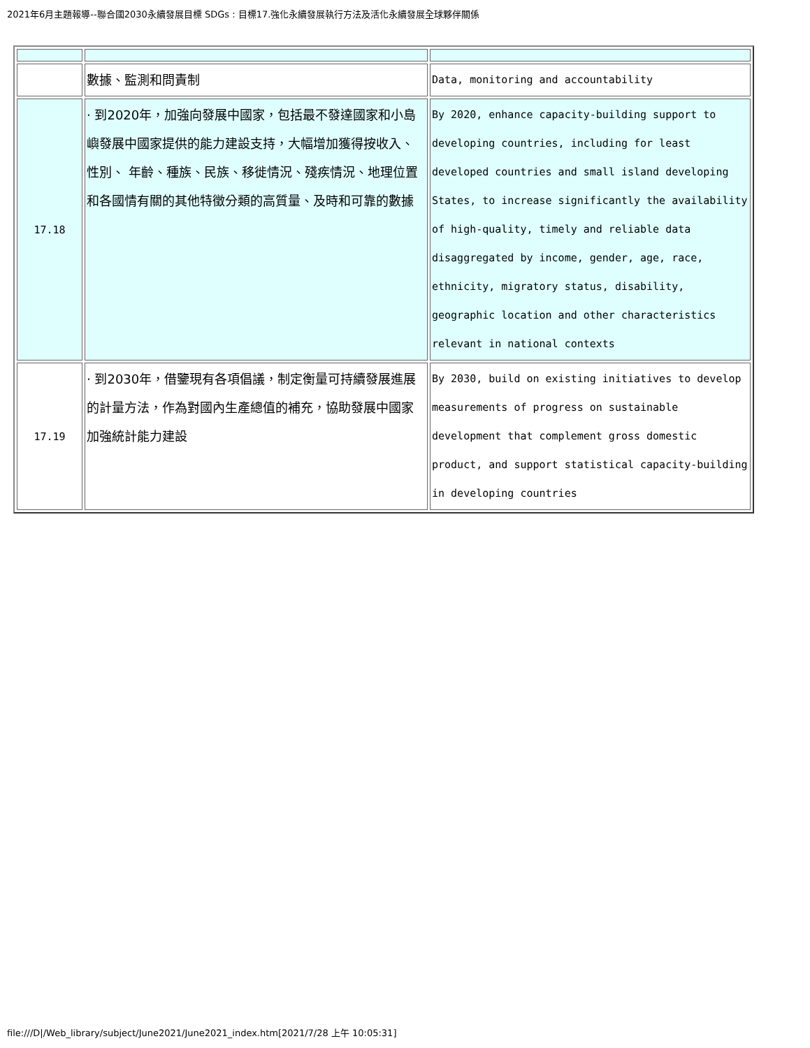2021年6月主題報導--聯合國2030永續發展目標 SDGs : 目標17.強化永續發展執行方法及活化永續發展全球夥伴關係
| | 數據、監測和問責制 | Data, monitoring and accountability |
| 17.18 | · 到2020年，加強向發展中國家，包括最不發達國家和小島嶼發展中國家提供的能力建設支持，大幅增加獲得按收入、性別、 年齡、種族、民族、移徙情況、殘疾情況、地理位置和各國情有關的其他特徵分類的高質量、及時和可靠的數據 | By 2020, enhance capacity-building support to developing countries, including for least developed countries and small island developing States, to increase significantly the availability of high-quality, timely and reliable data disaggregated by income, gender, age, race, ethnicity, migratory status, disability, geographic location and other characteristics relevant in national contexts |
| 17.19 | · 到2030年，借鑒現有各項倡議，制定衡量可持續發展進展的計量方法，作為對國內生產總值的補充，協助發展中國家加強統計能力建設 | By 2030, build on existing initiatives to develop measurements of progress on sustainable development that complement gross domestic product, and support statistical capacity-building in developing countries |
file:///D|/Web_library/subject/June2021/June2021_index.htm[2021/7/28 上午 10:05:31]